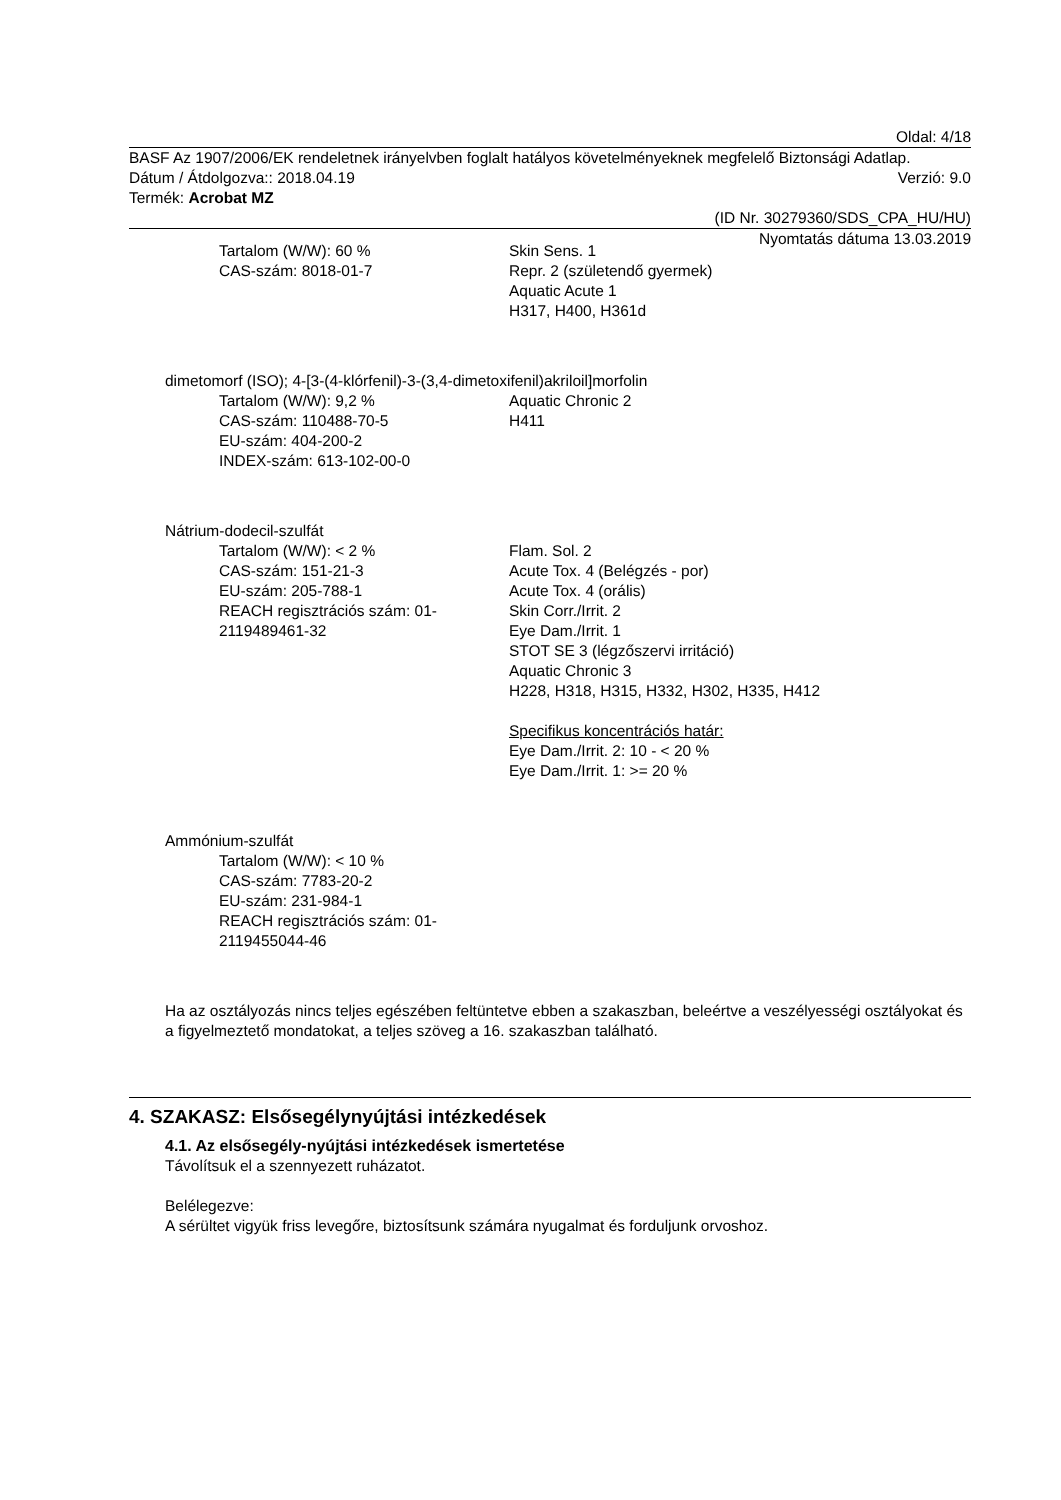Oldal: 4/18
BASF Az 1907/2006/EK rendeletnek irányelvben foglalt hatályos követelményeknek megfelelő Biztonsági Adatlap.
Dátum / Átdolgozva:: 2018.04.19 Verzió: 9.0
Termék: Acrobat MZ
(ID Nr. 30279360/SDS_CPA_HU/HU)
Nyomtatás dátuma 13.03.2019
Tartalom (W/W): 60 %
CAS-szám: 8018-01-7
Skin Sens. 1
Repr. 2 (születendő gyermek)
Aquatic Acute 1
H317, H400, H361d
dimetomorf (ISO); 4-[3-(4-klórfenil)-3-(3,4-dimetoxifenil)akriloil]morfolin
Tartalom (W/W): 9,2 %
CAS-szám: 110488-70-5
EU-szám: 404-200-2
INDEX-szám: 613-102-00-0
Aquatic Chronic 2
H411
Nátrium-dodecil-szulfát
Tartalom (W/W): < 2 %
CAS-szám: 151-21-3
EU-szám: 205-788-1
REACH regisztrációs szám: 01-2119489461-32
Flam. Sol. 2
Acute Tox. 4 (Belégzés - por)
Acute Tox. 4 (orális)
Skin Corr./Irrit. 2
Eye Dam./Irrit. 1
STOT SE 3 (légzőszervi irritáció)
Aquatic Chronic 3
H228, H318, H315, H332, H302, H335, H412
Specifikus koncentrációs határ:
Eye Dam./Irrit. 2: 10 - < 20 %
Eye Dam./Irrit. 1: >= 20 %
Ammónium-szulfát
Tartalom (W/W): < 10 %
CAS-szám: 7783-20-2
EU-szám: 231-984-1
REACH regisztrációs szám: 01-2119455044-46
Ha az osztályozás nincs teljes egészében feltüntetve ebben a szakaszban, beleértve a veszélyességi osztályokat és a figyelmeztető mondatokat, a teljes szöveg a 16. szakaszban található.
4. SZAKASZ: Elsősegélynyújtási intézkedések
4.1. Az elsősegély-nyújtási intézkedések ismertetése
Távolítsuk el a szennyezett ruházatot.
Belélegezve:
A sérültet vigyük friss levegőre, biztosítsunk számára nyugalmat és forduljunk orvoshoz.